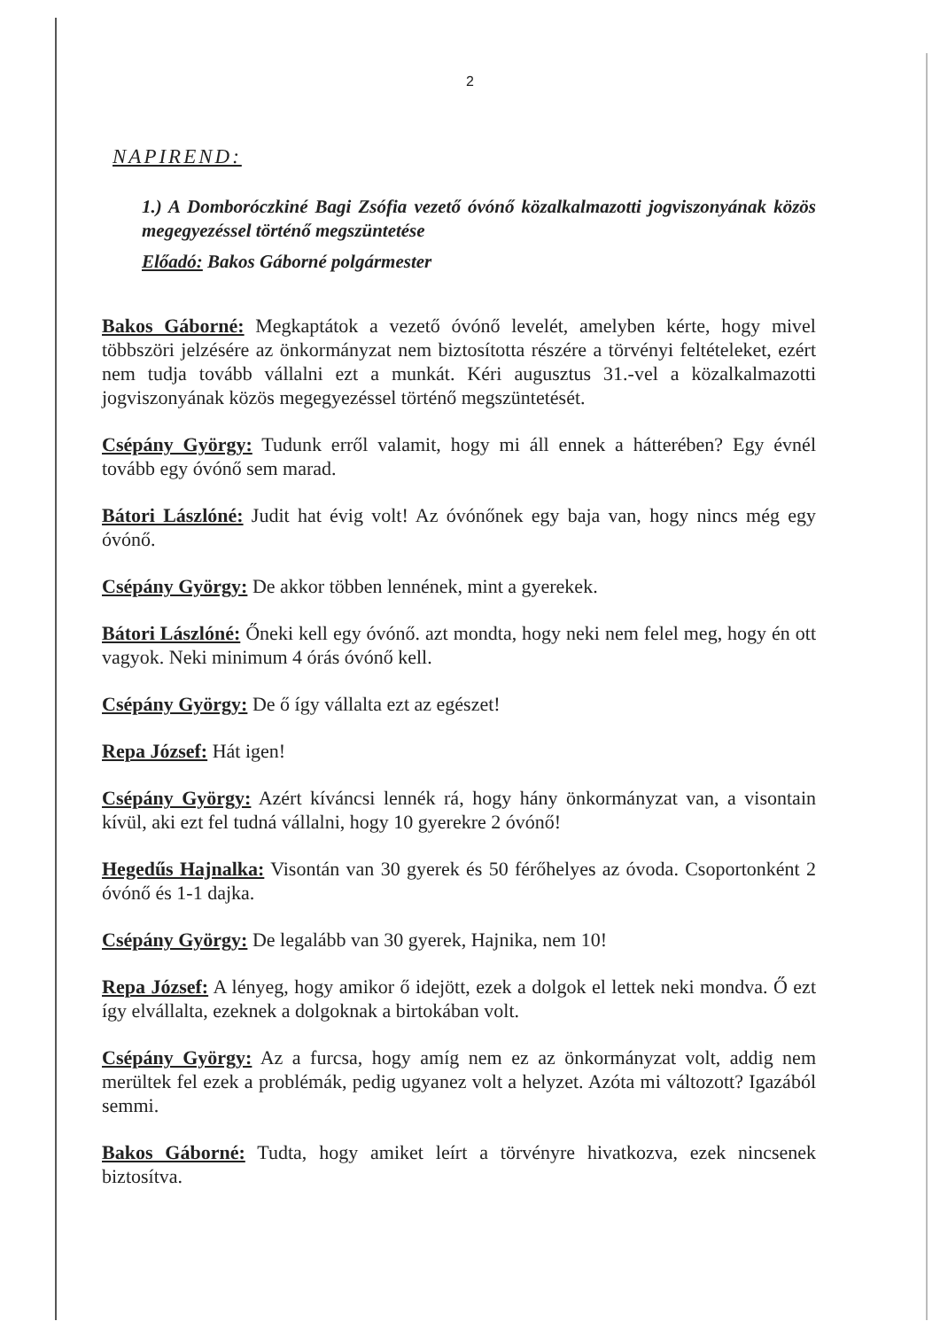2
NAPIREND:
1.) A Domboróczkiné Bagi Zsófia vezető óvónő közalkalmazotti jogviszonyának közös megegyezéssel történő megszüntetése
Előadó: Bakos Gáborné polgármester
Bakos Gáborné: Megkaptátok a vezető óvónő levelét, amelyben kérte, hogy mivel többszöri jelzésére az önkormányzat nem biztosította részére a törvényi feltételeket, ezért nem tudja tovább vállalni ezt a munkát. Kéri augusztus 31.-vel a közalkalmazotti jogviszonyának közös megegyezéssel történő megszüntetését.
Csépány György: Tudunk erről valamit, hogy mi áll ennek a hátterében? Egy évnél tovább egy óvónő sem marad.
Bátori Lászlóné: Judit hat évig volt! Az óvónőnek egy baja van, hogy nincs még egy óvónő.
Csépány György: De akkor többen lennének, mint a gyerekek.
Bátori Lászlóné: Őneki kell egy óvónő. azt mondta, hogy neki nem felel meg, hogy én ott vagyok. Neki minimum 4 órás óvónő kell.
Csépány György: De ő így vállalta ezt az egészet!
Repa József: Hát igen!
Csépány György: Azért kíváncsi lennék rá, hogy hány önkormányzat van, a visontain kívül, aki ezt fel tudná vállalni, hogy 10 gyerekre 2 óvónő!
Hegedűs Hajnalka: Visontán van 30 gyerek és 50 férőhelyes az óvoda. Csoportonként 2 óvónő és 1-1 dajka.
Csépány György: De legalább van 30 gyerek, Hajnika, nem 10!
Repa József: A lényeg, hogy amikor ő idejött, ezek a dolgok el lettek neki mondva. Ő ezt így elvállalta, ezeknek a dolgoknak a birtokában volt.
Csépány György: Az a furcsa, hogy amíg nem ez az önkormányzat volt, addig nem merültek fel ezek a problémák, pedig ugyanez volt a helyzet. Azóta mi változott? Igazából semmi.
Bakos Gáborné: Tudta, hogy amiket leírt a törvényre hivatkozva, ezek nincsenek biztosítva.